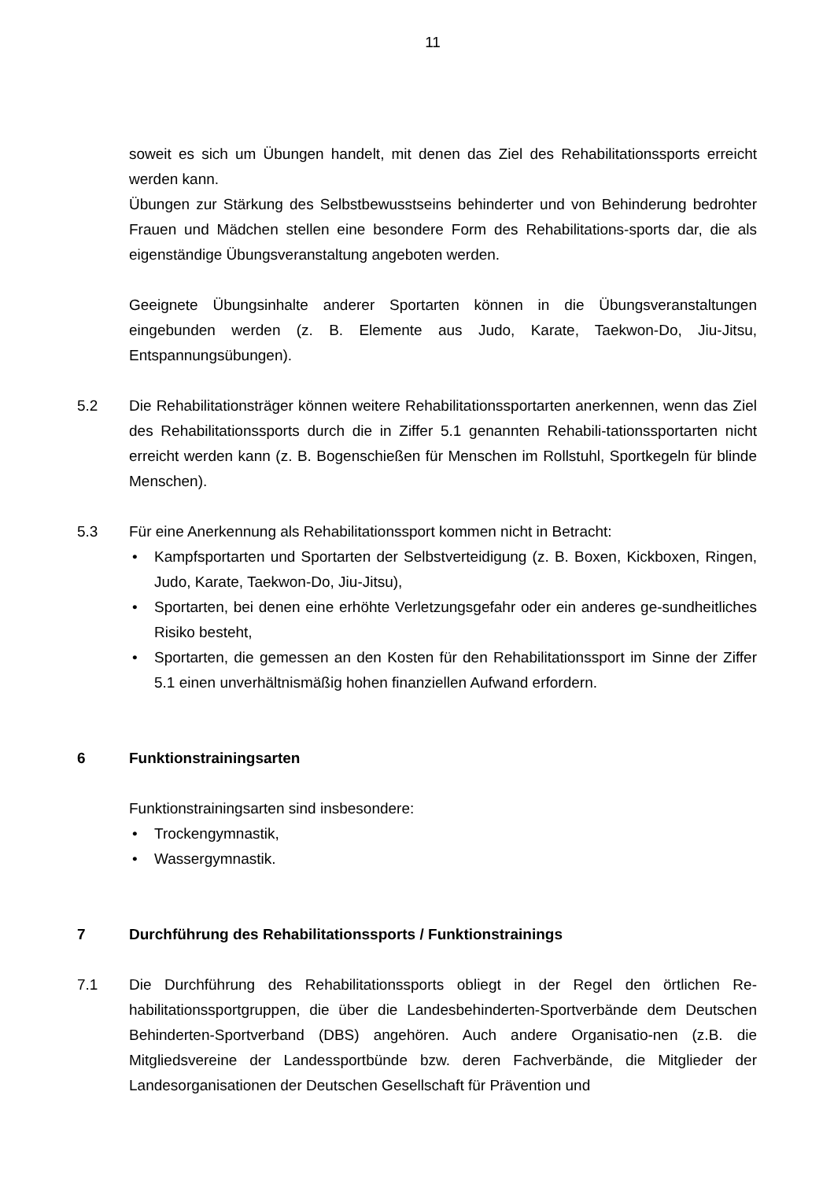11
soweit es sich um Übungen handelt, mit denen das Ziel des Rehabilitationssports erreicht werden kann.
Übungen zur Stärkung des Selbstbewusstseins behinderter und von Behinderung bedrohter Frauen und Mädchen stellen eine besondere Form des Rehabilitations-sports dar, die als eigenständige Übungsveranstaltung angeboten werden.
Geeignete Übungsinhalte anderer Sportarten können in die Übungsveranstaltungen eingebunden werden (z. B. Elemente aus Judo, Karate, Taekwon-Do, Jiu-Jitsu, Entspannungsübungen).
5.2 Die Rehabilitationsträger können weitere Rehabilitationssportarten anerkennen, wenn das Ziel des Rehabilitationssports durch die in Ziffer 5.1 genannten Rehabili-tationssportarten nicht erreicht werden kann (z. B. Bogenschießen für Menschen im Rollstuhl, Sportkegeln für blinde Menschen).
5.3 Für eine Anerkennung als Rehabilitationssport kommen nicht in Betracht:
• Kampfsportarten und Sportarten der Selbstverteidigung (z. B. Boxen, Kickboxen, Ringen, Judo, Karate, Taekwon-Do, Jiu-Jitsu),
• Sportarten, bei denen eine erhöhte Verletzungsgefahr oder ein anderes ge-sundheitliches Risiko besteht,
• Sportarten, die gemessen an den Kosten für den Rehabilitationssport im Sinne der Ziffer 5.1 einen unverhältnismäßig hohen finanziellen Aufwand erfordern.
6 Funktionstrainingsarten
Funktionstrainingsarten sind insbesondere:
• Trockengymnastik,
• Wassergymnastik.
7 Durchführung des Rehabilitationssports / Funktionstrainings
7.1 Die Durchführung des Rehabilitationssports obliegt in der Regel den örtlichen Re-habilitationssportgruppen, die über die Landesbehinderten-Sportverbände dem Deutschen Behinderten-Sportverband (DBS) angehören. Auch andere Organisatio-nen (z.B. die Mitgliedsvereine der Landessportbünde bzw. deren Fachverbände, die Mitglieder der Landesorganisationen der Deutschen Gesellschaft für Prävention und